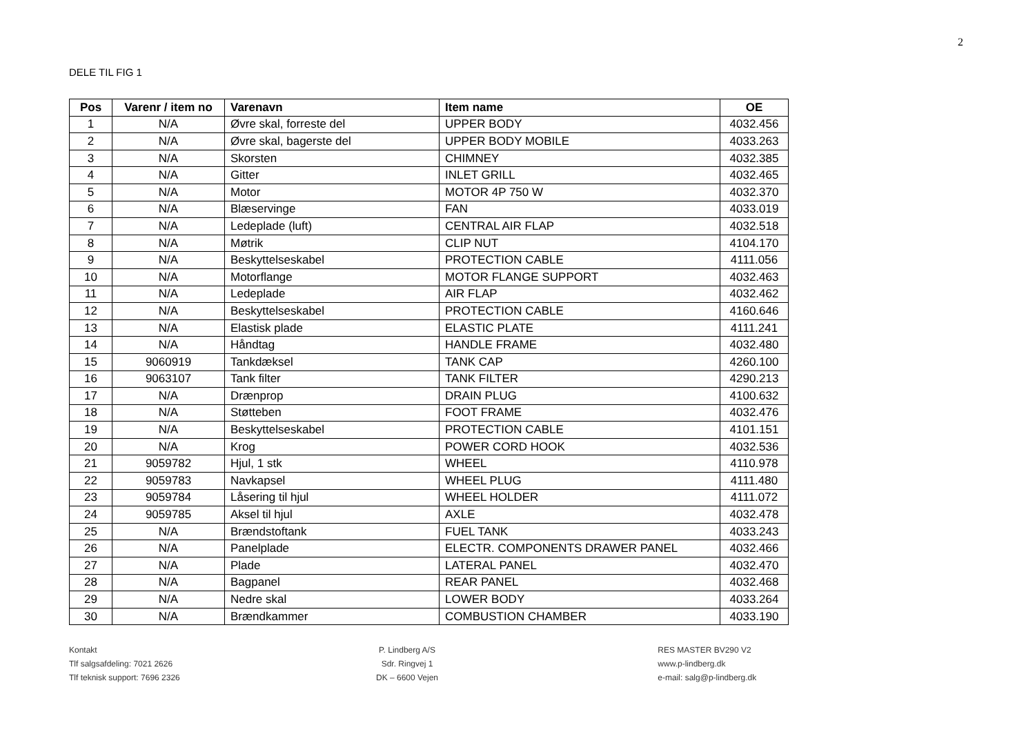2
DELE TIL FIG 1
| Pos | Varenr / item no | Varenavn | Item name | OE |
| --- | --- | --- | --- | --- |
| 1 | N/A | Øvre skal, forreste del | UPPER BODY | 4032.456 |
| 2 | N/A | Øvre skal, bagerste del | UPPER BODY MOBILE | 4033.263 |
| 3 | N/A | Skorsten | CHIMNEY | 4032.385 |
| 4 | N/A | Gitter | INLET GRILL | 4032.465 |
| 5 | N/A | Motor | MOTOR 4P 750 W | 4032.370 |
| 6 | N/A | Blæservinge | FAN | 4033.019 |
| 7 | N/A | Ledeplade (luft) | CENTRAL AIR FLAP | 4032.518 |
| 8 | N/A | Møtrik | CLIP NUT | 4104.170 |
| 9 | N/A | Beskyttelseskabel | PROTECTION CABLE | 4111.056 |
| 10 | N/A | Motorflange | MOTOR FLANGE SUPPORT | 4032.463 |
| 11 | N/A | Ledeplade | AIR FLAP | 4032.462 |
| 12 | N/A | Beskyttelseskabel | PROTECTION CABLE | 4160.646 |
| 13 | N/A | Elastisk plade | ELASTIC PLATE | 4111.241 |
| 14 | N/A | Håndtag | HANDLE FRAME | 4032.480 |
| 15 | 9060919 | Tankdæksel | TANK CAP | 4260.100 |
| 16 | 9063107 | Tank filter | TANK FILTER | 4290.213 |
| 17 | N/A | Drænprop | DRAIN PLUG | 4100.632 |
| 18 | N/A | Støtteben | FOOT FRAME | 4032.476 |
| 19 | N/A | Beskyttelseskabel | PROTECTION CABLE | 4101.151 |
| 20 | N/A | Krog | POWER CORD HOOK | 4032.536 |
| 21 | 9059782 | Hjul, 1 stk | WHEEL | 4110.978 |
| 22 | 9059783 | Navkapsel | WHEEL PLUG | 4111.480 |
| 23 | 9059784 | Låsering til hjul | WHEEL HOLDER | 4111.072 |
| 24 | 9059785 | Aksel til hjul | AXLE | 4032.478 |
| 25 | N/A | Brændstoftank | FUEL TANK | 4033.243 |
| 26 | N/A | Panelplade | ELECTR. COMPONENTS DRAWER PANEL | 4032.466 |
| 27 | N/A | Plade | LATERAL PANEL | 4032.470 |
| 28 | N/A | Bagpanel | REAR PANEL | 4032.468 |
| 29 | N/A | Nedre skal | LOWER BODY | 4033.264 |
| 30 | N/A | Brændkammer | COMBUSTION CHAMBER | 4033.190 |
Kontakt
Tlf salgsafdeling: 7021 2626
Tlf teknisk support: 7696 2326
P. Lindberg A/S
Sdr. Ringvej 1
DK – 6600 Vejen
RES MASTER BV290 V2
www.p-lindberg.dk
e-mail: salg@p-lindberg.dk